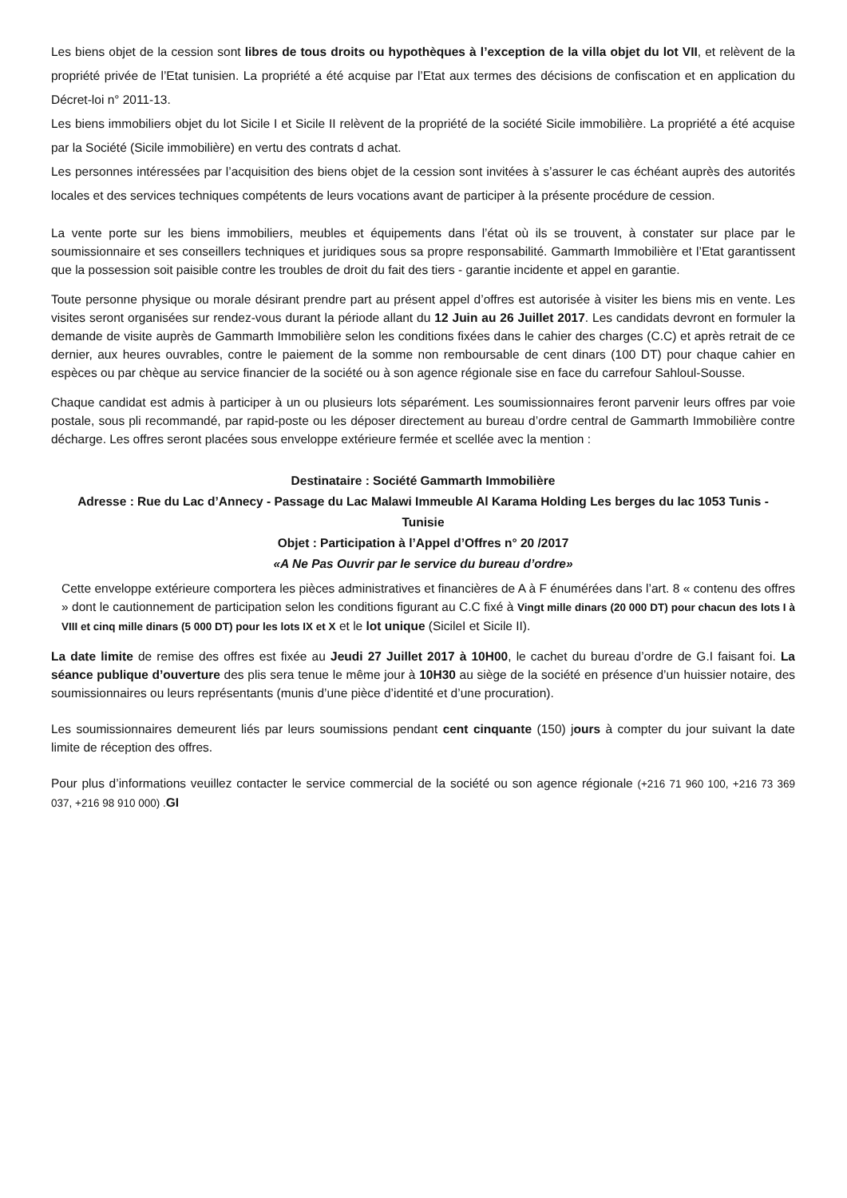Les biens objet de la cession sont libres de tous droits ou hypothèques à l’exception de la villa objet du lot VII, et relèvent de la propriété privée de l’Etat tunisien. La propriété a été acquise par l’Etat aux termes des décisions de confiscation et en application du Décret-loi n° 2011-13.
Les biens immobiliers objet du lot Sicile I et Sicile II relèvent de la propriété de la société Sicile immobilière. La propriété a été acquise par la Société (Sicile immobilière) en vertu des contrats d achat.
Les personnes intéressées par l’acquisition des biens objet de la cession sont invitées à s’assurer le cas échéant auprès des autorités locales et des services techniques compétents de leurs vocations avant de participer à la présente procédure de cession.
La vente porte sur les biens immobiliers, meubles et équipements dans l’état où ils se trouvent, à constater sur place par le soumissionnaire et ses conseillers techniques et juridiques sous sa propre responsabilité. Gammarth Immobilière et l’Etat garantissent que la possession soit paisible contre les troubles de droit du fait des tiers - garantie incidente et appel en garantie.
Toute personne physique ou morale désirant prendre part au présent appel d’offres est autorisée à visiter les biens mis en vente. Les visites seront organisées sur rendez-vous durant la période allant du 12 Juin au 26 Juillet 2017. Les candidats devront en formuler la demande de visite auprès de Gammarth Immobilière selon les conditions fixées dans le cahier des charges (C.C) et après retrait de ce dernier, aux heures ouvrables, contre le paiement de la somme non remboursable de cent dinars (100 DT) pour chaque cahier en espèces ou par chèque au service financier de la société ou à son agence régionale sise en face du carrefour Sahloul-Sousse.
Chaque candidat est admis à participer à un ou plusieurs lots séparément. Les soumissionnaires feront parvenir leurs offres par voie postale, sous pli recommandé, par rapid-poste ou les déposer directement au bureau d’ordre central de Gammarth Immobilière contre décharge. Les offres seront placées sous enveloppe extérieure fermée et scellée avec la mention :
Destinataire : Société Gammarth Immobilière
Adresse : Rue du Lac d’Annecy - Passage du Lac Malawi Immeuble Al Karama Holding Les berges du lac 1053 Tunis - Tunisie
Objet : Participation à l’Appel d’Offres n° 20 /2017
«A Ne Pas Ouvrir par le service du bureau d’ordre»
Cette enveloppe extérieure comportera les pièces administratives et financières de A à F énumérées dans l’art. 8 « contenu des offres » dont le cautionnement de participation selon les conditions figurant au C.C fixé à Vingt mille dinars (20 000 DT) pour chacun des lots I à VIII et cinq mille dinars (5 000 DT) pour les lots IX et X et le lot unique (SicileI et Sicile II).
La date limite de remise des offres est fixée au Jeudi 27 Juillet 2017 à 10H00, le cachet du bureau d’ordre de G.I faisant foi. La séance publique d’ouverture des plis sera tenue le même jour à 10H30 au siège de la société en présence d’un huissier notaire, des soumissionnaires ou leurs représentants (munis d’une pièce d’identité et d’une procuration).
Les soumissionnaires demeurent liés par leurs soumissions pendant cent cinquante (150) jours à compter du jour suivant la date limite de réception des offres.
Pour plus d’informations veuillez contacter le service commercial de la société ou son agence régionale (+216 71 960 100, +216 73 369 037, +216 98 910 000) . GI